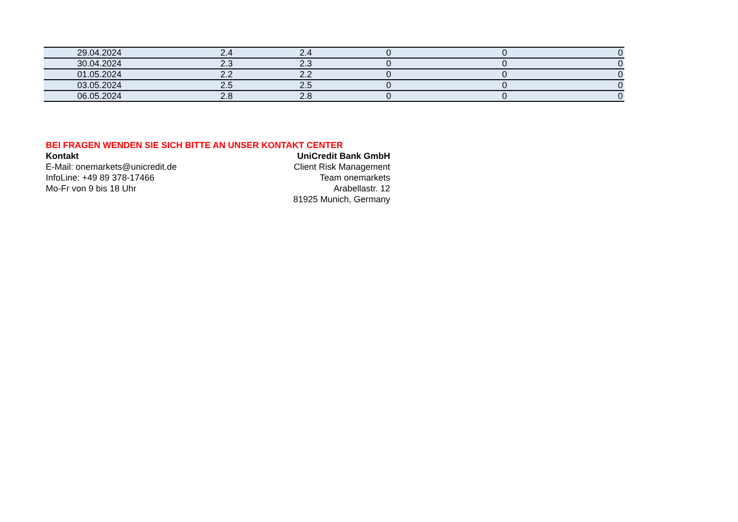| 29.04.2024 | 2.4 | 2.4 | 0 | 0 | 0 |
| 30.04.2024 | 2.3 | 2.3 | 0 | 0 | 0 |
| 01.05.2024 | 2.2 | 2.2 | 0 | 0 | 0 |
| 03.05.2024 | 2.5 | 2.5 | 0 | 0 | 0 |
| 06.05.2024 | 2.8 | 2.8 | 0 | 0 | 0 |
BEI FRAGEN WENDEN SIE SICH BITTE AN UNSER KONTAKT CENTER
Kontakt
E-Mail: onemarkets@unicredit.de
InfoLine: +49 89 378-17466
Mo-Fr von 9 bis 18 Uhr
UniCredit Bank GmbH
Client Risk Management
Team onemarkets
Arabellastr. 12
81925 Munich, Germany